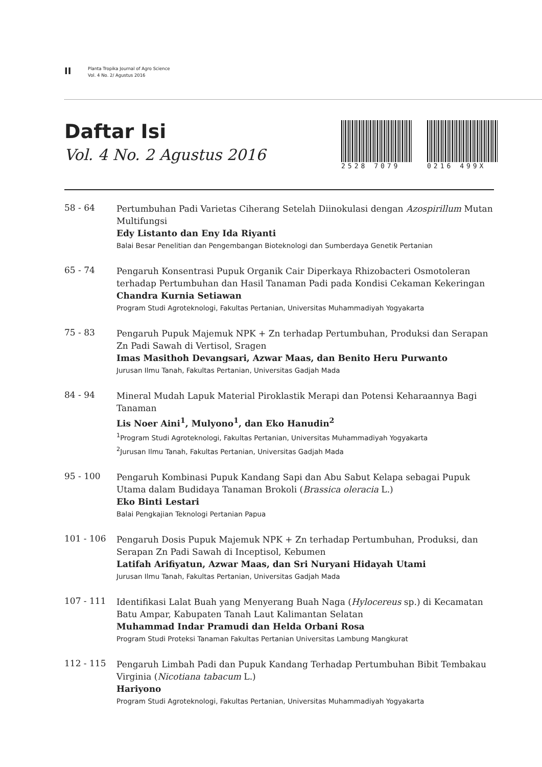II
Planta Tropika Journal of Agro Science
Vol. 4 No. 2/ Agustus 2016
Daftar Isi
Vol. 4 No. 2 Agustus 2016
2528 7079 0216 499X
58 - 64
Pertumbuhan Padi Varietas Ciherang Setelah Diinokulasi dengan Azospirillum Mutan Multifungsi
Edy Listanto dan Eny Ida Riyanti
Balai Besar Penelitian dan Pengembangan Bioteknologi dan Sumberdaya Genetik Pertanian
65 - 74
Pengaruh Konsentrasi Pupuk Organik Cair Diperkaya Rhizobacteri Osmotoleran terhadap Pertumbuhan dan Hasil Tanaman Padi pada Kondisi Cekaman Kekeringan
Chandra Kurnia Setiawan
Program Studi Agroteknologi, Fakultas Pertanian, Universitas Muhammadiyah Yogyakarta
75 - 83
Pengaruh Pupuk Majemuk NPK + Zn terhadap Pertumbuhan, Produksi dan Serapan Zn Padi Sawah di Vertisol, Sragen
Imas Masithoh Devangsari, Azwar Maas, dan Benito Heru Purwanto
Jurusan Ilmu Tanah, Fakultas Pertanian, Universitas Gadjah Mada
84 - 94
Mineral Mudah Lapuk Material Piroklastik Merapi dan Potensi Keharaannya Bagi Tanaman
Lis Noer Aini<sup>1</sup>, Mulyono<sup>1</sup>, dan Eko Hanudin<sup>2</sup>
<sup>1</sup> Program Studi Agroteknologi, Fakultas Pertanian, Universitas Muhammadiyah Yogyakarta
<sup>2</sup> Jurusan Ilmu Tanah, Fakultas Pertanian, Universitas Gadjah Mada
95 - 100
Pengaruh Kombinasi Pupuk Kandang Sapi dan Abu Sabut Kelapa sebagai Pupuk Utama dalam Budidaya Tanaman Brokoli (Brassica oleracia L.)
Eko Binti Lestari
Balai Pengkajian Teknologi Pertanian Papua
101 - 106
Pengaruh Dosis Pupuk Majemuk NPK + Zn terhadap Pertumbuhan, Produksi, dan Serapan Zn Padi Sawah di Inceptisol, Kebumen
Latifah Arifiyatun, Azwar Maas, dan Sri Nuryani Hidayah Utami
Jurusan Ilmu Tanah, Fakultas Pertanian, Universitas Gadjah Mada
107 - 111
Identifikasi Lalat Buah yang Menyerang Buah Naga (Hylocereus sp.) di Kecamatan Batu Ampar, Kabupaten Tanah Laut Kalimantan Selatan
Muhammad Indar Pramudi dan Helda Orbani Rosa
Program Studi Proteksi Tanaman Fakultas Pertanian Universitas Lambung Mangkurat
112 - 115
Pengaruh Limbah Padi dan Pupuk Kandang Terhadap Pertumbuhan Bibit Tembakau Virginia (Nicotiana tabacum L.)
Hariyono
Program Studi Agroteknologi, Fakultas Pertanian, Universitas Muhammadiyah Yogyakarta